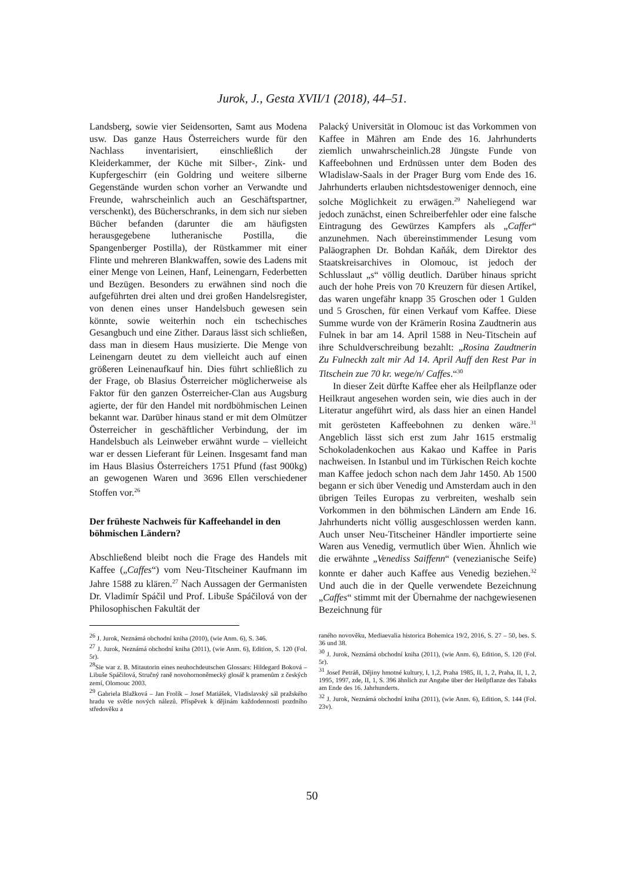Jurok, J., Gesta XVII/1 (2018), 44–51.
Landsberg, sowie vier Seidensorten, Samt aus Modena usw. Das ganze Haus Österreichers wurde für den Nachlass inventarisiert, einschließlich der Kleiderkammer, der Küche mit Silber-, Zink- und Kupfergeschirr (ein Goldring und weitere silberne Gegenstände wurden schon vorher an Verwandte und Freunde, wahrscheinlich auch an Geschäftspartner, verschenkt), des Bücherschranks, in dem sich nur sieben Bücher befanden (darunter die am häufigsten herausgegebene lutheranische Postilla, die Spangenberger Postilla), der Rüstkammer mit einer Flinte und mehreren Blankwaffen, sowie des Ladens mit einer Menge von Leinen, Hanf, Leinengarn, Federbetten und Bezügen. Besonders zu erwähnen sind noch die aufgeführten drei alten und drei großen Handelsregister, von denen eines unser Handelsbuch gewesen sein könnte, sowie weiterhin noch ein tschechisches Gesangbuch und eine Zither. Daraus lässt sich schließen, dass man in diesem Haus musizierte. Die Menge von Leinengarn deutet zu dem vielleicht auch auf einen größeren Leinenaufkauf hin. Dies führt schließlich zu der Frage, ob Blasius Österreicher möglicherweise als Faktor für den ganzen Österreicher-Clan aus Augsburg agierte, der für den Handel mit nordböhmischen Leinen bekannt war. Darüber hinaus stand er mit dem Olmützer Österreicher in geschäftlicher Verbindung, der im Handelsbuch als Leinweber erwähnt wurde – vielleicht war er dessen Lieferant für Leinen. Insgesamt fand man im Haus Blasius Österreichers 1751 Pfund (fast 900kg) an gewogenen Waren und 3696 Ellen verschiedener Stoffen vor.<sup>26</sup>
Der früheste Nachweis für Kaffeehandel in den böhmischen Ländern?
Abschließend bleibt noch die Frage des Handels mit Kaffee („Caffes“) vom Neu-Titscheiner Kaufmann im Jahre 1588 zu klären.<sup>27</sup> Nach Aussagen der Germanisten Dr. Vladimír Spáčil und Prof. Libuše Spáčilová von der Philosophischen Fakultät der
Palacký Universität in Olomouc ist das Vorkommen von Kaffee in Mähren am Ende des 16. Jahrhunderts ziemlich unwahrscheinlich.28 Jüngste Funde von Kaffeebohnen und Erdnüssen unter dem Boden des Wladislaw-Saals in der Prager Burg vom Ende des 16. Jahrhunderts erlauben nichtsdestoweniger dennoch, eine solche Möglichkeit zu erwägen.<sup>29</sup> Naheliegend war jedoch zunächst, einen Schreiberfehler oder eine falsche Eintragung des Gewürzes Kampfers als „Caffer“ anzunehmen. Nach übereinstimmender Lesung vom Paläographen Dr. Bohdan Kaňák, dem Direktor des Staatskreisarchives in Olomouc, ist jedoch der Schlusslaut „s“ völlig deutlich. Darüber hinaus spricht auch der hohe Preis von 70 Kreuzern für diesen Artikel, das waren ungefähr knapp 35 Groschen oder 1 Gulden und 5 Groschen, für einen Verkauf vom Kaffee. Diese Summe wurde von der Krämerin Rosina Zaudtnerin aus Fulnek in bar am 14. April 1588 in Neu-Titschein auf ihre Schuldverschreibung bezahlt: „Rosina Zaudtnerin Zu Fulneckh zalt mir Ad 14. April Auff den Rest Par in Titschein zue 70 kr. wege/n/ Caffes.“<sup>30</sup>
In dieser Zeit dürfte Kaffee eher als Heilpflanze oder Heilkraut angesehen worden sein, wie dies auch in der Literatur angeführt wird, als dass hier an einen Handel mit gerösteten Kaffeebohnen zu denken wäre.<sup>31</sup> Angeblich lässt sich erst zum Jahr 1615 erstmalig Schokoladenkochen aus Kakao und Kaffee in Paris nachweisen. In Istanbul und im Türkischen Reich kochte man Kaffee jedoch schon nach dem Jahr 1450. Ab 1500 begann er sich über Venedig und Amsterdam auch in den übrigen Teiles Europas zu verbreiten, weshalb sein Vorkommen in den böhmischen Ländern am Ende 16. Jahrhunderts nicht völlig ausgeschlossen werden kann. Auch unser Neu-Titscheiner Händler importierte seine Waren aus Venedig, vermutlich über Wien. Ähnlich wie die erwähnte „Venediss Saiffenn“ (venezianische Seife) konnte er daher auch Kaffee aus Venedig beziehen.<sup>32</sup> Und auch die in der Quelle verwendete Bezeichnung „Caffes“ stimmt mit der Übernahme der nachgewiesenen Bezeichnung für
<sup>26</sup> J. Jurok, Neznámá obchodní kniha (2010), (wie Anm. 6), S. 346.
<sup>27</sup> J. Jurok, Neznámá obchodní kniha (2011), (wie Anm. 6), Edition, S. 120 (Fol. 5r).
<sup>28</sup> Sie war z. B. Mitautorin eines neuhochdeutschen Glossars: Hildegard Boková – Libuše Spáčilová, Stručný raně novohornoněmecký glosář k pramenům z českých zemí, Olomouc 2003.
<sup>29</sup> Gabriela Blažková – Jan Frolík – Josef Matiášek, Vladislavský sál pražského hradu ve světle nových nálezů. Příspěvek k dějinám každodennosti pozdního středověku a
raného novověku, Mediaevalia historica Bohemica 19/2, 2016, S. 27 – 50, bes. S. 36 und 38.
<sup>30</sup> J. Jurok, Neznámá obchodní kniha (2011), (wie Anm. 6), Edition, S. 120 (Fol. 5r).
<sup>31</sup> Josef Petráň, Dějiny hmotné kultury, I, 1,2, Praha 1985, II, 1, 2, Praha, II, 1, 2, 1995, 1997, zde, II, 1, S. 396 ähnlich zur Angabe über der Heilpflanze des Tabaks am Ende des 16. Jahrhunderts.
<sup>32</sup> J. Jurok, Neznámá obchodní kniha (2011), (wie Anm. 6), Edition, S. 144 (Fol. 23v).
50